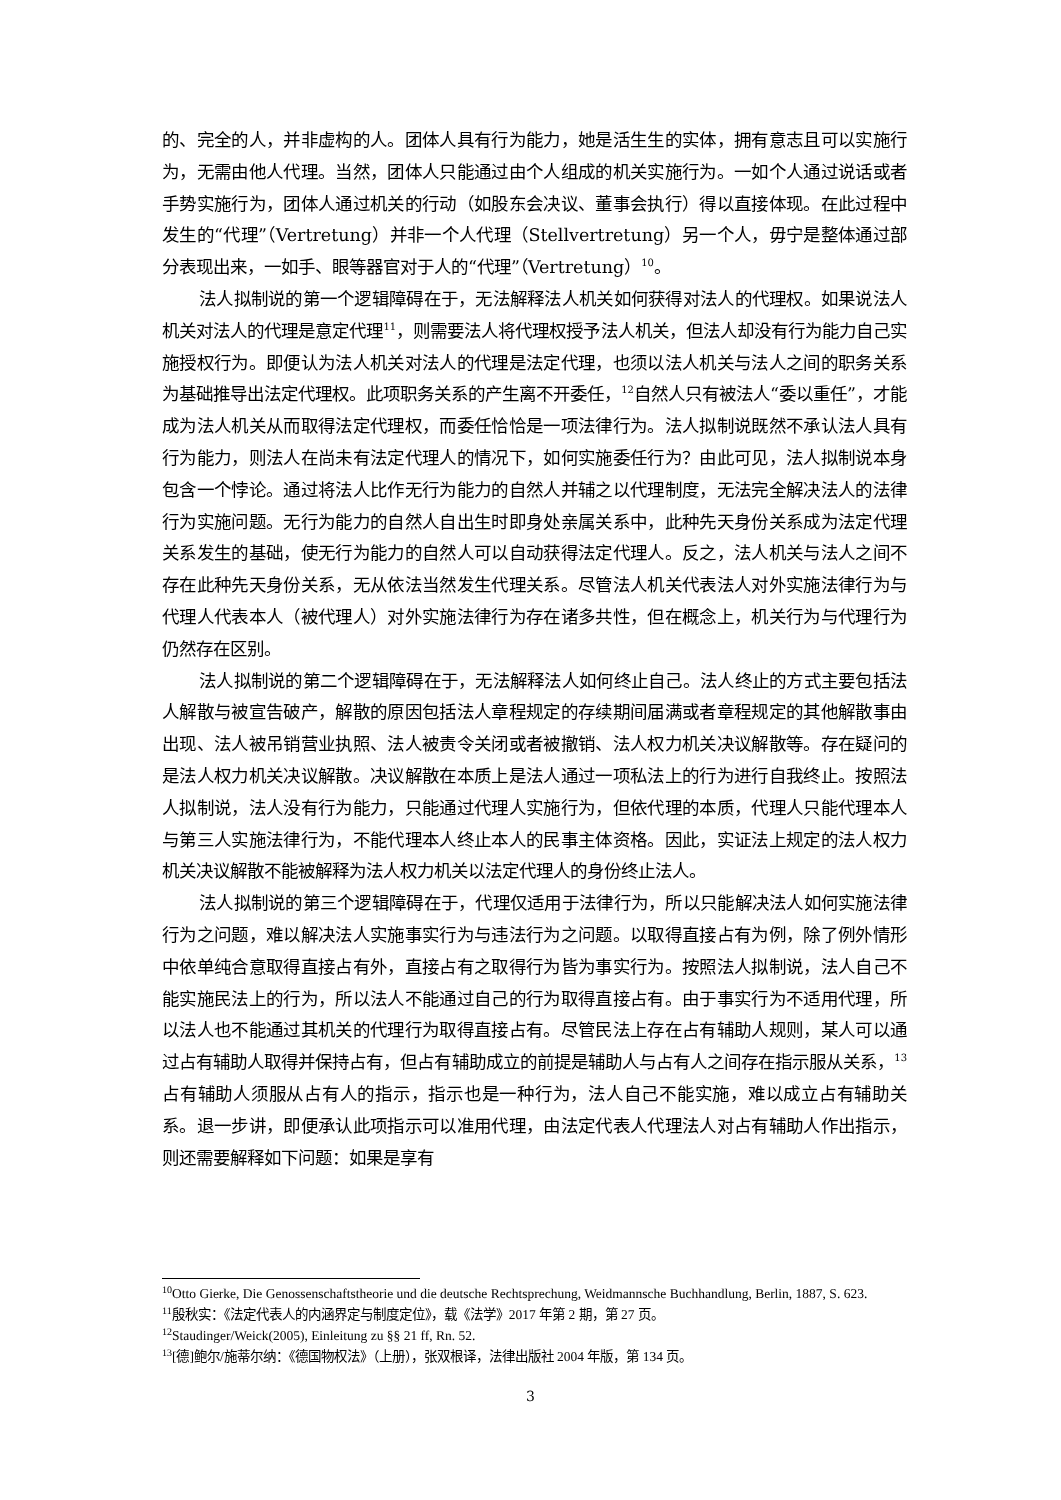的、完全的人，并非虚构的人。团体人具有行为能力，她是活生生的实体，拥有意志且可以实施行为，无需由他人代理。当然，团体人只能通过由个人组成的机关实施行为。一如个人通过说话或者手势实施行为，团体人通过机关的行动（如股东会决议、董事会执行）得以直接体现。在此过程中发生的“代理”（Vertretung）并非一个人代理（Stellvertretung）另一个人，毋宁是整体通过部分表现出来，一如手、眼等器官对于人的“代理”（Vertretung）<sup>10</sup>。
法人拟制说的第一个逻辑障碍在于，无法解释法人机关如何获得对法人的代理权。如果说法人机关对法人的代理是意定代理<sup>11</sup>，则需要法人将代理权授予法人机关，但法人却没有行为能力自己实施授权行为。即便认为法人机关对法人的代理是法定代理，也须以法人机关与法人之间的职务关系为基础推导出法定代理权。此项职务关系的产生离不开委任，<sup>12</sup>自然人只有被法人“委以重任”，才能成为法人机关从而取得法定代理权，而委任恰恰是一项法律行为。法人拟制说既然不承认法人具有行为能力，则法人在尚未有法定代理人的情况下，如何实施委任行为？由此可见，法人拟制说本身包含一个悖论。通过将法人比作无行为能力的自然人并辅之以代理制度，无法完全解决法人的法律行为实施问题。无行为能力的自然人自出生时即身处亲属关系中，此种先天身份关系成为法定代理关系发生的基础，使无行为能力的自然人可以自动获得法定代理人。反之，法人机关与法人之间不存在此种先天身份关系，无从依法当然发生代理关系。尽管法人机关代表法人对外实施法律行为与代理人代表本人（被代理人）对外实施法律行为存在诸多共性，但在概念上，机关行为与代理行为仍然存在区别。
法人拟制说的第二个逻辑障碍在于，无法解释法人如何终止自己。法人终止的方式主要包括法人解散与被宣告破产，解散的原因包括法人章程规定的存续期间届满或者章程规定的其他解散事由出现、法人被吊销营业执照、法人被责令关闭或者被撤销、法人权力机关决议解散等。存在疑问的是法人权力机关决议解散。决议解散在本质上是法人通过一项私法上的行为进行自我终止。按照法人拟制说，法人没有行为能力，只能通过代理人实施行为，但依代理的本质，代理人只能代理本人与第三人实施法律行为，不能代理本人终止本人的民事主体资格。因此，实证法上规定的法人权力机关决议解散不能被解释为法人权力机关以法定代理人的身份终止法人。
法人拟制说的第三个逻辑障碍在于，代理仅适用于法律行为，所以只能解决法人如何实施法律行为之问题，难以解决法人实施事实行为与违法行为之问题。以取得直接占有为例，除了例外情形中依单纯合意取得直接占有外，直接占有之取得行为皆为事实行为。按照法人拟制说，法人自己不能实施民法上的行为，所以法人不能通过自己的行为取得直接占有。由于事实行为不适用代理，所以法人也不能通过其机关的代理行为取得直接占有。尽管民法上存在占有辅助人规则，某人可以通过占有辅助人取得并保持占有，但占有辅助成立的前提是辅助人与占有人之间存在指示服从关系，<sup>13</sup>占有辅助人须服从占有人的指示，指示也是一种行为，法人自己不能实施，难以成立占有辅助关系。退一步讲，即便承认此项指示可以准用代理，由法定代表人代理法人对占有辅助人作出指示，则还需要解释如下问题：如果是享有
<sup>10</sup> Otto Gierke, Die Genossenschaftstheorie und die deutsche Rechtsprechung, Weidmannsche Buchhandlung, Berlin, 1887, S. 623.
<sup>11</sup> 殷秋实：《法定代表人的内涵界定与制度定位》，载《法学》2017 年第 2 期，第 27 页。
<sup>12</sup> Staudinger/Weick(2005), Einleitung zu §§ 21 ff, Rn. 52.
<sup>13</sup> [德]鲍尔/施蒂尔纳：《德国物权法》（上册），张双根译，法律出版社 2004 年版，第 134 页。
3